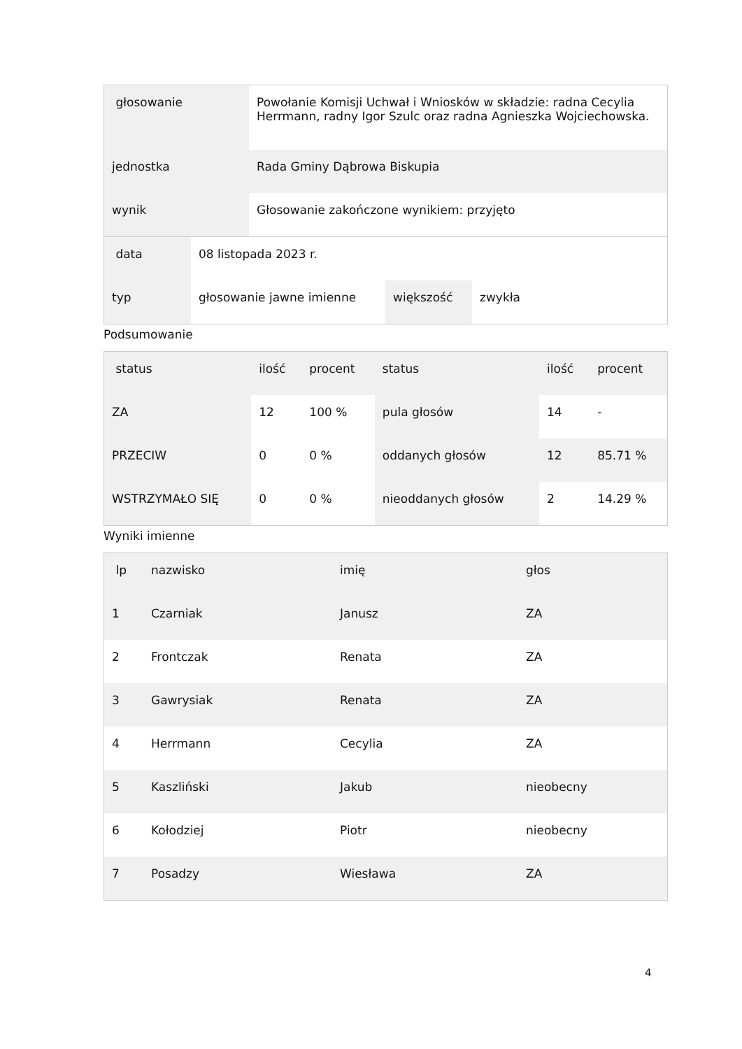| głosowanie | Powołanie Komisji Uchwał i Wniosków w składzie: radna Cecylia Herrmann, radny Igor Szulc oraz radna Agnieszka Wojciechowska. |
| jednostka | Rada Gminy Dąbrowa Biskupia |
| wynik | Głosowanie zakończone wynikiem: przyjęto |
| data | 08 listopada 2023 r. | | |
| typ | głosowanie jawne imienne | większość | zwykła |
Podsumowanie
| status | ilość | procent | status | ilość | procent |
| --- | --- | --- | --- | --- | --- |
| ZA | 12 | 100 % | pula głosów | 14 | - |
| PRZECIW | 0 | 0 % | oddanych głosów | 12 | 85.71 % |
| WSTRZYMAŁO SIĘ | 0 | 0 % | nieoddanych głosów | 2 | 14.29 % |
Wyniki imienne
| lp | nazwisko | imię | głos |
| --- | --- | --- | --- |
| 1 | Czarniak | Janusz | ZA |
| 2 | Frontczak | Renata | ZA |
| 3 | Gawrysiak | Renata | ZA |
| 4 | Herrmann | Cecylia | ZA |
| 5 | Kaszliński | Jakub | nieobecny |
| 6 | Kołodziej | Piotr | nieobecny |
| 7 | Posadzy | Wiesława | ZA |
4